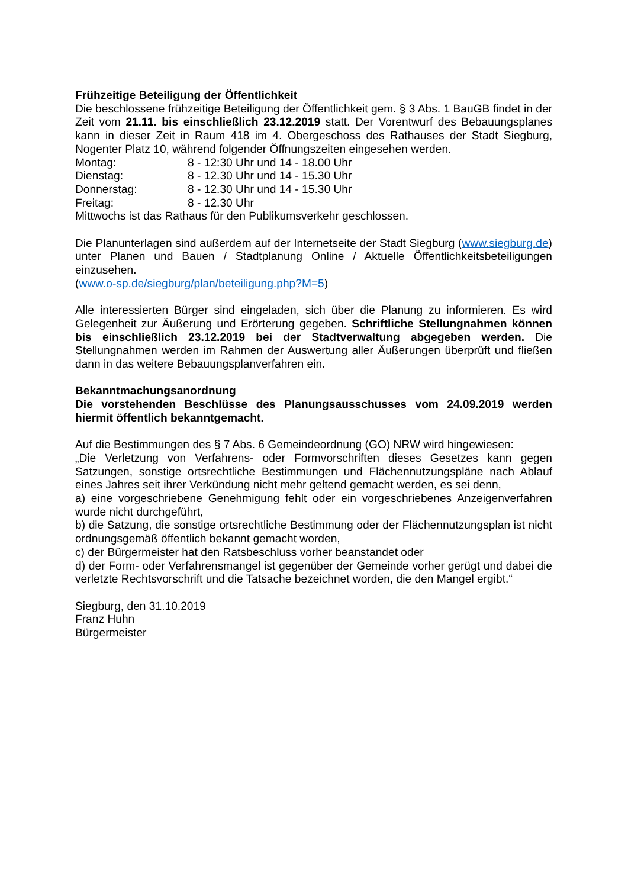Frühzeitige Beteiligung der Öffentlichkeit
Die beschlossene frühzeitige Beteiligung der Öffentlichkeit gem. § 3 Abs. 1 BauGB findet in der Zeit vom 21.11. bis einschließlich 23.12.2019 statt. Der Vorentwurf des Bebauungsplanes kann in dieser Zeit in Raum 418 im 4. Obergeschoss des Rathauses der Stadt Siegburg, Nogenter Platz 10, während folgender Öffnungszeiten eingesehen werden.
Montag: 8 - 12:30 Uhr und 14 - 18.00 Uhr
Dienstag: 8 - 12.30 Uhr und 14 - 15.30 Uhr
Donnerstag: 8 - 12.30 Uhr und 14 - 15.30 Uhr
Freitag: 8 - 12.30 Uhr
Mittwochs ist das Rathaus für den Publikumsverkehr geschlossen.
Die Planunterlagen sind außerdem auf der Internetseite der Stadt Siegburg (www.siegburg.de) unter Planen und Bauen / Stadtplanung Online / Aktuelle Öffentlichkeitsbeteiligungen einzusehen.
(www.o-sp.de/siegburg/plan/beteiligung.php?M=5)
Alle interessierten Bürger sind eingeladen, sich über die Planung zu informieren. Es wird Gelegenheit zur Äußerung und Erörterung gegeben. Schriftliche Stellungnahmen können bis einschließlich 23.12.2019 bei der Stadtverwaltung abgegeben werden. Die Stellungnahmen werden im Rahmen der Auswertung aller Äußerungen überprüft und fließen dann in das weitere Bebauungsplanverfahren ein.
Bekanntmachungsanordnung
Die vorstehenden Beschlüsse des Planungsausschusses vom 24.09.2019 werden hiermit öffentlich bekanntgemacht.
Auf die Bestimmungen des § 7 Abs. 6 Gemeindeordnung (GO) NRW wird hingewiesen:
„Die Verletzung von Verfahrens- oder Formvorschriften dieses Gesetzes kann gegen Satzungen, sonstige ortsrechtliche Bestimmungen und Flächennutzungspläne nach Ablauf eines Jahres seit ihrer Verkündung nicht mehr geltend gemacht werden, es sei denn,
a) eine vorgeschriebene Genehmigung fehlt oder ein vorgeschriebenes Anzeigenverfahren wurde nicht durchgeführt,
b) die Satzung, die sonstige ortsrechtliche Bestimmung oder der Flächennutzungsplan ist nicht ordnungsgemäß öffentlich bekannt gemacht worden,
c) der Bürgermeister hat den Ratsbeschluss vorher beanstandet oder
d) der Form- oder Verfahrensmangel ist gegenüber der Gemeinde vorher gerügt und dabei die verletzte Rechtsvorschrift und die Tatsache bezeichnet worden, die den Mangel ergibt.“
Siegburg, den 31.10.2019
Franz Huhn
Bürgermeister